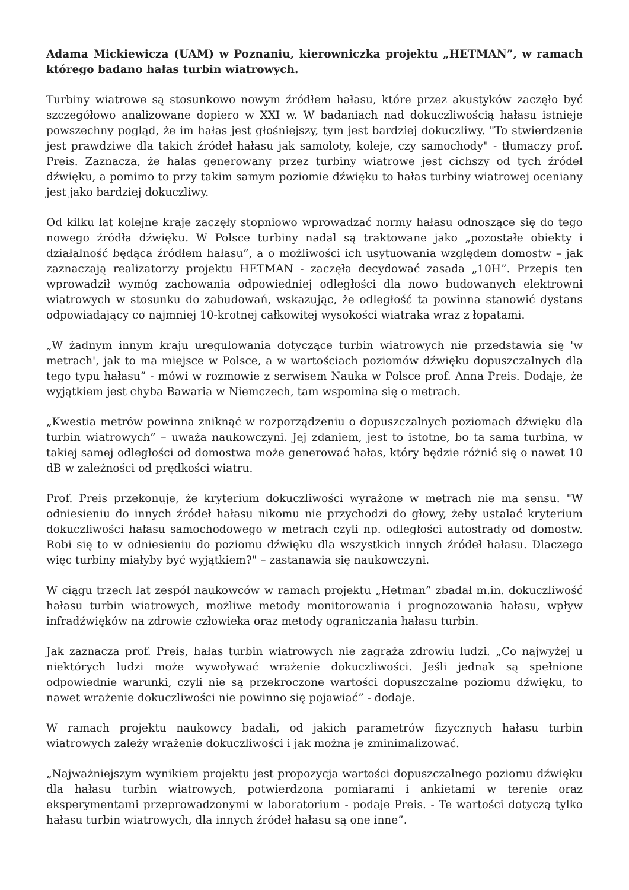Adama Mickiewicza (UAM) w Poznaniu, kierowniczka projektu „HETMAN”, w ramach którego badano hałas turbin wiatrowych.
Turbiny wiatrowe są stosunkowo nowym źródłem hałasu, które przez akustyków zaczęło być szczegółowo analizowane dopiero w XXI w. W badaniach nad dokuczliwością hałasu istnieje powszechny pogląd, że im hałas jest głośniejszy, tym jest bardziej dokuczliwy. "To stwierdzenie jest prawdziwe dla takich źródeł hałasu jak samoloty, koleje, czy samochody" - tłumaczy prof. Preis. Zaznacza, że hałas generowany przez turbiny wiatrowe jest cichszy od tych źródeł dźwięku, a pomimo to przy takim samym poziomie dźwięku to hałas turbiny wiatrowej oceniany jest jako bardziej dokuczliwy.
Od kilku lat kolejne kraje zaczęły stopniowo wprowadzać normy hałasu odnoszące się do tego nowego źródła dźwięku. W Polsce turbiny nadal są traktowane jako „pozostałe obiekty i działalność będąca źródłem hałasu”, a o możliwości ich usytuowania względem domostw – jak zaznaczają realizatorzy projektu HETMAN - zaczęła decydować zasada „10H”. Przepis ten wprowadził wymóg zachowania odpowiedniej odległości dla nowo budowanych elektrowni wiatrowych w stosunku do zabudowań, wskazując, że odległość ta powinna stanowić dystans odpowiadający co najmniej 10-krotnej całkowitej wysokości wiatraka wraz z łopatami.
„W żadnym innym kraju uregulowania dotyczące turbin wiatrowych nie przedstawia się 'w metrach', jak to ma miejsce w Polsce, a w wartościach poziomów dźwięku dopuszczalnych dla tego typu hałasu” - mówi w rozmowie z serwisem Nauka w Polsce prof. Anna Preis. Dodaje, że wyjątkiem jest chyba Bawaria w Niemczech, tam wspomina się o metrach.
„Kwestia metrów powinna zniknąć w rozporządzeniu o dopuszczalnych poziomach dźwięku dla turbin wiatrowych” – uważa naukowczyni. Jej zdaniem, jest to istotne, bo ta sama turbina, w takiej samej odległości od domostwa może generować hałas, który będzie różnić się o nawet 10 dB w zależności od prędkości wiatru.
Prof. Preis przekonuje, że kryterium dokuczliwości wyrażone w metrach nie ma sensu. "W odniesieniu do innych źródeł hałasu nikomu nie przychodzi do głowy, żeby ustalać kryterium dokuczliwości hałasu samochodowego w metrach czyli np. odległości autostrady od domostw. Robi się to w odniesieniu do poziomu dźwięku dla wszystkich innych źródeł hałasu. Dlaczego więc turbiny miałyby być wyjątkiem?" – zastanawia się naukowczyni.
W ciągu trzech lat zespół naukowców w ramach projektu „Hetman” zbadał m.in. dokuczliwość hałasu turbin wiatrowych, możliwe metody monitorowania i prognozowania hałasu, wpływ infradźwięków na zdrowie człowieka oraz metody ograniczania hałasu turbin.
Jak zaznacza prof. Preis, hałas turbin wiatrowych nie zagraża zdrowiu ludzi. „Co najwyżej u niektórych ludzi może wywoływać wrażenie dokuczliwości. Jeśli jednak są spełnione odpowiednie warunki, czyli nie są przekroczone wartości dopuszczalne poziomu dźwięku, to nawet wrażenie dokuczliwości nie powinno się pojawiać” - dodaje.
W ramach projektu naukowcy badali, od jakich parametrów fizycznych hałasu turbin wiatrowych zależy wrażenie dokuczliwości i jak można je zminimalizować.
„Najważniejszym wynikiem projektu jest propozycja wartości dopuszczalnego poziomu dźwięku dla hałasu turbin wiatrowych, potwierdzona pomiarami i ankietami w terenie oraz eksperymentami przeprowadzonymi w laboratorium - podaje Preis. - Te wartości dotyczą tylko hałasu turbin wiatrowych, dla innych źródeł hałasu są one inne”.